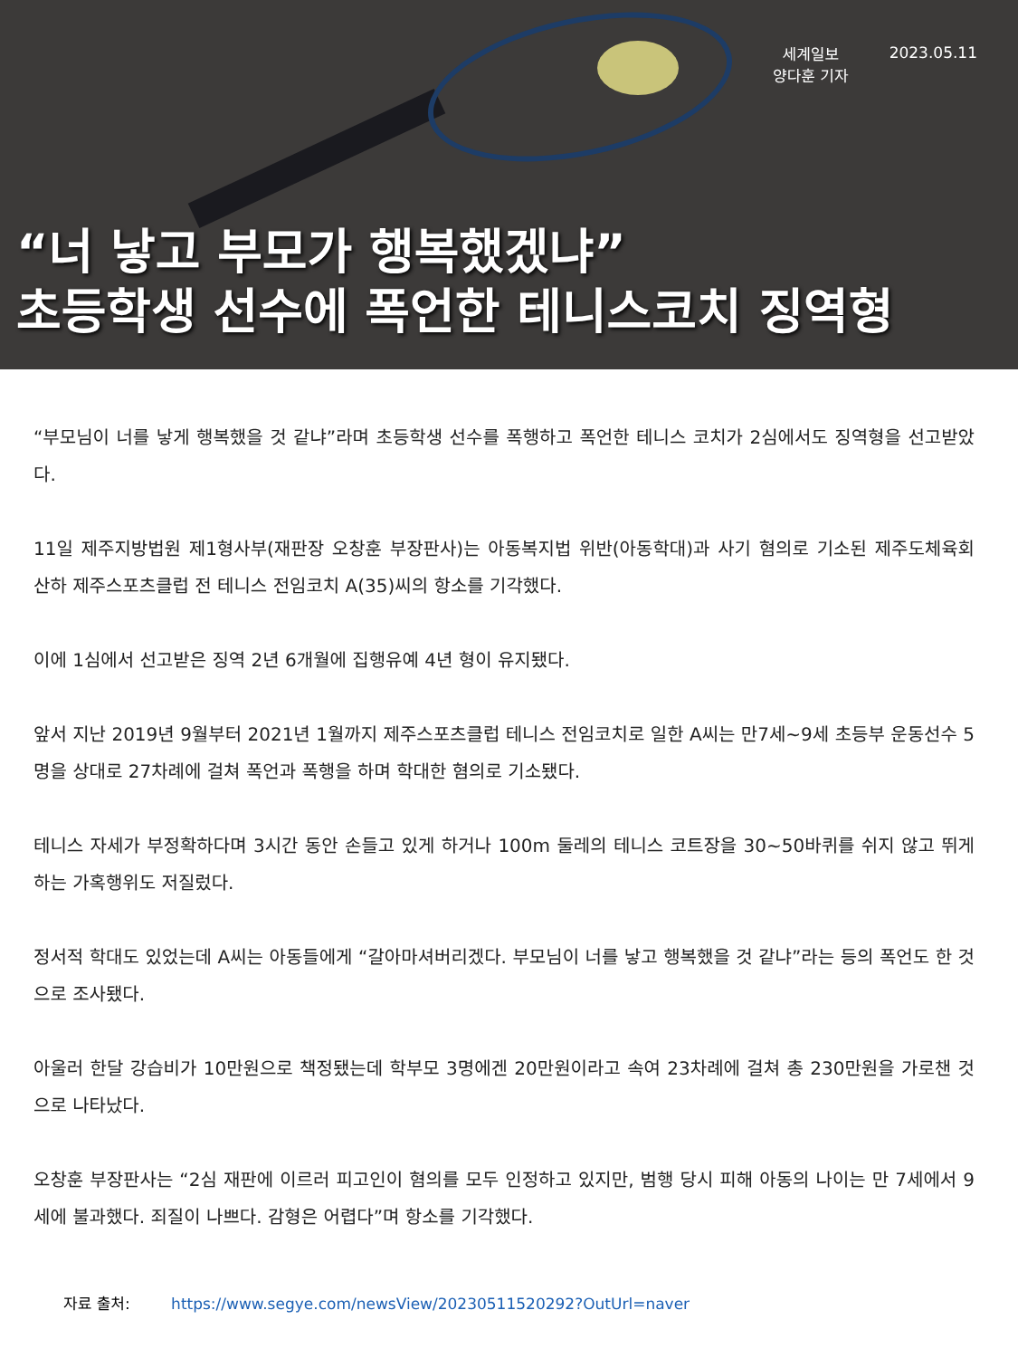세계일보
양다훈 기자
2023.05.11
“너 낳고 부모가 행복했겠냐”
초등학생 선수에 폭언한 테니스코치 징역형
“부모님이 너를 낳게 행복했을 것 같냐”라며 초등학생 선수를 폭행하고 폭언한 테니스 코치가 2심에서도 징역형을 선고받았다.
11일 제주지방법원 제1형사부(재판장 오창훈 부장판사)는 아동복지법 위반(아동학대)과 사기 혐의로 기소된 제주도체육회 산하 제주스포츠클럽 전 테니스 전임코치 A(35)씨의 항소를 기각했다.
이에 1심에서 선고받은 징역 2년 6개월에 집행유예 4년 형이 유지됐다.
앞서 지난 2019년 9월부터 2021년 1월까지 제주스포츠클럽 테니스 전임코치로 일한 A씨는 만7세~9세 초등부 운동선수 5명을 상대로 27차례에 걸쳐 폭언과 폭행을 하며 학대한 혐의로 기소됐다.
테니스 자세가 부정확하다며 3시간 동안 손들고 있게 하거나 100m 둘레의 테니스 코트장을 30~50바퀴를 쉬지 않고 뛰게하는 가혹행위도 저질렀다.
정서적 학대도 있었는데 A씨는 아동들에게 “갈아마셔버리겠다. 부모님이 너를 낳고 행복했을 것 같냐”라는 등의 폭언도 한 것으로 조사됐다.
아울러 한달 강습비가 10만원으로 책정됐는데 학부모 3명에겐 20만원이라고 속여 23차례에 걸쳐 총 230만원을 가로챈 것으로 나타났다.
오창훈 부장판사는 “2심 재판에 이르러 피고인이 혐의를 모두 인정하고 있지만, 범행 당시 피해 아동의 나이는 만 7세에서 9세에 불과했다. 죄질이 나쁘다. 감형은 어렵다”며 항소를 기각했다.
자료 출처: https://www.segye.com/newsView/20230511520292?OutUrl=naver